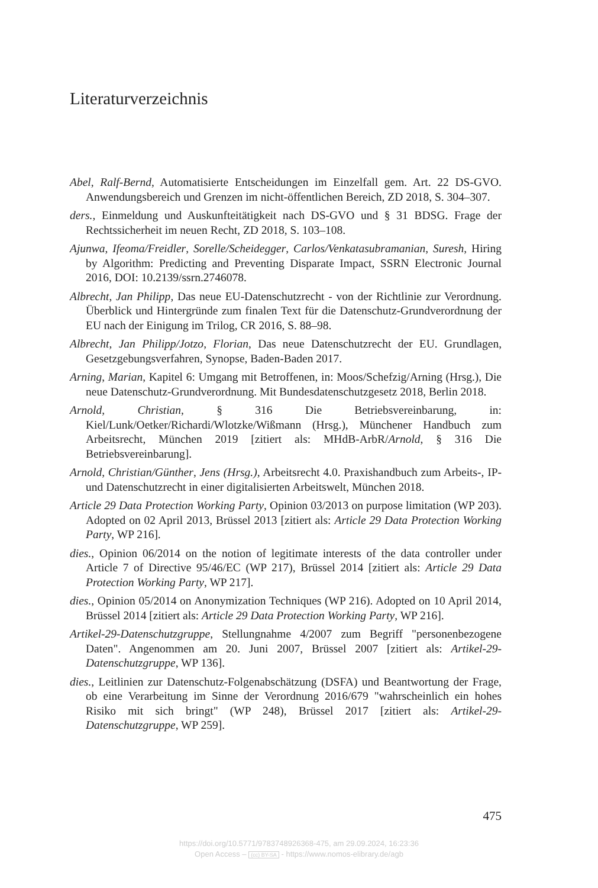Literaturverzeichnis
Abel, Ralf-Bernd, Automatisierte Entscheidungen im Einzelfall gem. Art. 22 DS-GVO. Anwendungsbereich und Grenzen im nicht-öffentlichen Bereich, ZD 2018, S. 304–307.
ders., Einmeldung und Auskunfteitätigkeit nach DS-GVO und § 31 BDSG. Frage der Rechtssicherheit im neuen Recht, ZD 2018, S. 103–108.
Ajunwa, Ifeoma/Freidler, Sorelle/Scheidegger, Carlos/Venkatasubramanian, Suresh, Hiring by Algorithm: Predicting and Preventing Disparate Impact, SSRN Electronic Journal 2016, DOI: 10.2139/ssrn.2746078.
Albrecht, Jan Philipp, Das neue EU-Datenschutzrecht - von der Richtlinie zur Verordnung. Überblick und Hintergründe zum finalen Text für die Datenschutz-Grundverordnung der EU nach der Einigung im Trilog, CR 2016, S. 88–98.
Albrecht, Jan Philipp/Jotzo, Florian, Das neue Datenschutzrecht der EU. Grundlagen, Gesetzgebungsverfahren, Synopse, Baden-Baden 2017.
Arning, Marian, Kapitel 6: Umgang mit Betroffenen, in: Moos/Schefzig/Arning (Hrsg.), Die neue Datenschutz-Grundverordnung. Mit Bundesdatenschutzgesetz 2018, Berlin 2018.
Arnold, Christian, § 316 Die Betriebsvereinbarung, in: Kiel/Lunk/Oetker/Richardi/Wlotzke/Wißmann (Hrsg.), Münchener Handbuch zum Arbeitsrecht, München 2019 [zitiert als: MHdB-ArbR/Arnold, § 316 Die Betriebsvereinbarung].
Arnold, Christian/Günther, Jens (Hrsg.), Arbeitsrecht 4.0. Praxishandbuch zum Arbeits-, IP- und Datenschutzrecht in einer digitalisierten Arbeitswelt, München 2018.
Article 29 Data Protection Working Party, Opinion 03/2013 on purpose limitation (WP 203). Adopted on 02 April 2013, Brüssel 2013 [zitiert als: Article 29 Data Protection Working Party, WP 216].
dies., Opinion 06/2014 on the notion of legitimate interests of the data controller under Article 7 of Directive 95/46/EC (WP 217), Brüssel 2014 [zitiert als: Article 29 Data Protection Working Party, WP 217].
dies., Opinion 05/2014 on Anonymization Techniques (WP 216). Adopted on 10 April 2014, Brüssel 2014 [zitiert als: Article 29 Data Protection Working Party, WP 216].
Artikel-29-Datenschutzgruppe, Stellungnahme 4/2007 zum Begriff "personenbezogene Daten". Angenommen am 20. Juni 2007, Brüssel 2007 [zitiert als: Artikel-29-Datenschutzgruppe, WP 136].
dies., Leitlinien zur Datenschutz-Folgenabschätzung (DSFA) und Beantwortung der Frage, ob eine Verarbeitung im Sinne der Verordnung 2016/679 "wahrscheinlich ein hohes Risiko mit sich bringt" (WP 248), Brüssel 2017 [zitiert als: Artikel-29-Datenschutzgruppe, WP 259].
475
https://doi.org/10.5771/9783748926368-475, am 29.09.2024, 16:23:36
Open Access – (cc) BY-SA - https://www.nomos-elibrary.de/agb